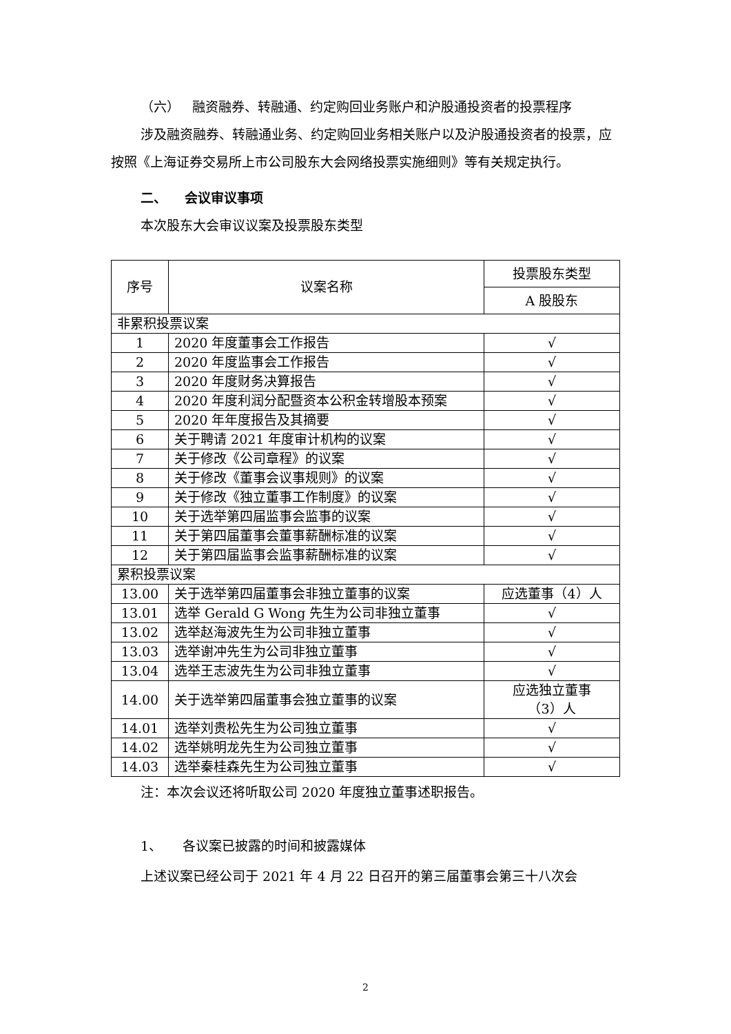（六） 融资融券、转融通、约定购回业务账户和沪股通投资者的投票程序
涉及融资融券、转融通业务、约定购回业务相关账户以及沪股通投资者的投票，应按照《上海证券交易所上市公司股东大会网络投票实施细则》等有关规定执行。
二、 会议审议事项
本次股东大会审议议案及投票股东类型
| 序号 | 议案名称 | 投票股东类型 |
| --- | --- | --- |
| | | A 股股东 |
| 非累积投票议案 | | |
| 1 | 2020 年度董事会工作报告 | √ |
| 2 | 2020 年度监事会工作报告 | √ |
| 3 | 2020 年度财务决算报告 | √ |
| 4 | 2020 年度利润分配暨资本公积金转增股本预案 | √ |
| 5 | 2020 年年度报告及其摘要 | √ |
| 6 | 关于聘请 2021 年度审计机构的议案 | √ |
| 7 | 关于修改《公司章程》的议案 | √ |
| 8 | 关于修改《董事会议事规则》的议案 | √ |
| 9 | 关于修改《独立董事工作制度》的议案 | √ |
| 10 | 关于选举第四届监事会监事的议案 | √ |
| 11 | 关于第四届董事会董事薪酬标准的议案 | √ |
| 12 | 关于第四届监事会监事薪酬标准的议案 | √ |
| 累积投票议案 | | |
| 13.00 | 关于选举第四届董事会非独立董事的议案 | 应选董事（4）人 |
| 13.01 | 选举 Gerald G Wong 先生为公司非独立董事 | √ |
| 13.02 | 选举赵海波先生为公司非独立董事 | √ |
| 13.03 | 选举谢冲先生为公司非独立董事 | √ |
| 13.04 | 选举王志波先生为公司非独立董事 | √ |
| 14.00 | 关于选举第四届董事会独立董事的议案 | 应选独立董事 （3）人 |
| 14.01 | 选举刘贵松先生为公司独立董事 | √ |
| 14.02 | 选举姚明龙先生为公司独立董事 | √ |
| 14.03 | 选举秦桂森先生为公司独立董事 | √ |
注：本次会议还将听取公司 2020 年度独立董事述职报告。
1、 各议案已披露的时间和披露媒体
上述议案已经公司于 2021 年 4 月 22 日召开的第三届董事会第三十八次会
2